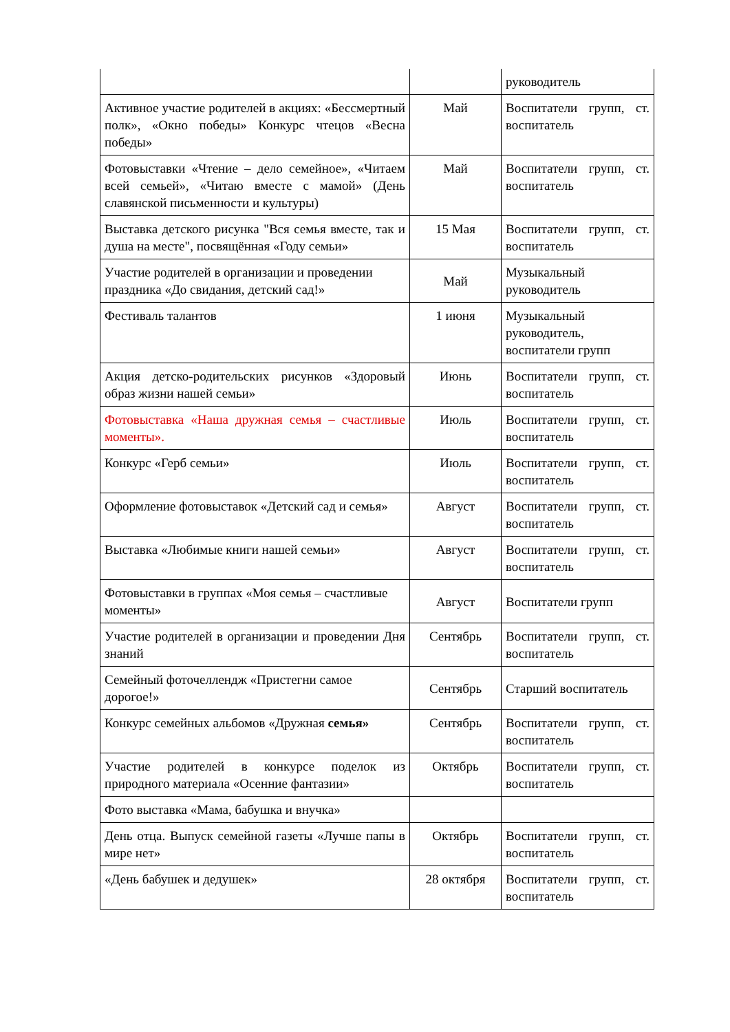| | | руководитель |
| Активное участие родителей в акциях: «Бессмертный полк», «Окно победы» Конкурс чтецов «Весна победы» | Май | Воспитатели групп, ст. воспитатель |
| Фотовыставки «Чтение – дело семейное», «Читаем всей семьей», «Читаю вместе с мамой» (День славянской письменности и культуры) | Май | Воспитатели групп, ст. воспитатель |
| Выставка детского рисунка "Вся семья вместе, так и душа на месте", посвящённая «Году семьи» | 15 Мая | Воспитатели групп, ст. воспитатель |
| Участие родителей в организации и проведении праздника «До свидания, детский сад!» | Май | Музыкальный руководитель |
| Фестиваль талантов | 1 июня | Музыкальный руководитель, воспитатели групп |
| Акция детско-родительских рисунков «Здоровый образ жизни нашей семьи» | Июнь | Воспитатели групп, ст. воспитатель |
| Фотовыставка «Наша дружная семья – счастливые моменты». | Июль | Воспитатели групп, ст. воспитатель |
| Конкурс «Герб семьи» | Июль | Воспитатели групп, ст. воспитатель |
| Оформление фотовыставок «Детский сад и семья» | Август | Воспитатели групп, ст. воспитатель |
| Выставка «Любимые книги нашей семьи» | Август | Воспитатели групп, ст. воспитатель |
| Фотовыставки в группах «Моя семья – счастливые моменты» | Август | Воспитатели групп |
| Участие родителей в организации и проведении Дня знаний | Сентябрь | Воспитатели групп, ст. воспитатель |
| Семейный фоточеллендж «Пристегни самое дорогое!» | Сентябрь | Старший воспитатель |
| Конкурс семейных альбомов «Дружная семья» | Сентябрь | Воспитатели групп, ст. воспитатель |
| Участие родителей в конкурсе поделок из природного материала «Осенние фантазии» | Октябрь | Воспитатели групп, ст. воспитатель |
| Фото выставка «Мама, бабушка и внучка» | | |
| День отца. Выпуск семейной газеты «Лучше папы в мире нет» | Октябрь | Воспитатели групп, ст. воспитатель |
| «День бабушек и дедушек» | 28 октября | Воспитатели групп, ст. воспитатель |